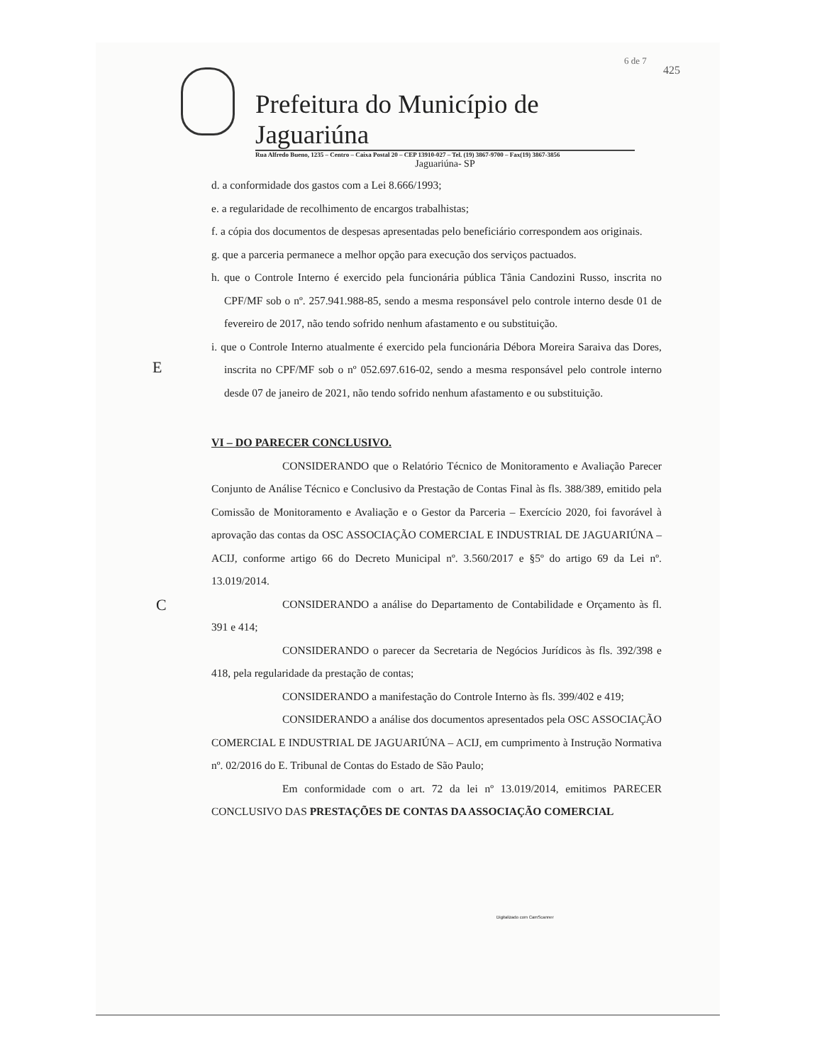6 de 7
425
Prefeitura do Município de Jaguariúna
Rua Alfredo Bueno, 1235 – Centro – Caixa Postal 20 – CEP 13910-027 – Tel. (19) 3867-9700 – Fax(19) 3867-3856
Jaguariúna- SP
E
C
d. a conformidade dos gastos com a Lei 8.666/1993;
e. a regularidade de recolhimento de encargos trabalhistas;
f. a cópia dos documentos de despesas apresentadas pelo beneficiário correspondem aos originais.
g. que a parceria permanece a melhor opção para execução dos serviços pactuados.
h. que o Controle Interno é exercido pela funcionária pública Tânia Candozini Russo, inscrita no CPF/MF sob o nº. 257.941.988-85, sendo a mesma responsável pelo controle interno desde 01 de fevereiro de 2017, não tendo sofrido nenhum afastamento e ou substituição.
i. que o Controle Interno atualmente é exercido pela funcionária Débora Moreira Saraiva das Dores, inscrita no CPF/MF sob o nº 052.697.616-02, sendo a mesma responsável pelo controle interno desde 07 de janeiro de 2021, não tendo sofrido nenhum afastamento e ou substituição.
VI – DO PARECER CONCLUSIVO.
CONSIDERANDO que o Relatório Técnico de Monitoramento e Avaliação Parecer Conjunto de Análise Técnico e Conclusivo da Prestação de Contas Final às fls. 388/389, emitido pela Comissão de Monitoramento e Avaliação e o Gestor da Parceria – Exercício 2020, foi favorável à aprovação das contas da OSC ASSOCIAÇÃO COMERCIAL E INDUSTRIAL DE JAGUARIÚNA – ACIJ, conforme artigo 66 do Decreto Municipal nº. 3.560/2017 e §5º do artigo 69 da Lei nº. 13.019/2014.
CONSIDERANDO a análise do Departamento de Contabilidade e Orçamento às fl. 391 e 414;
CONSIDERANDO o parecer da Secretaria de Negócios Jurídicos às fls. 392/398 e 418, pela regularidade da prestação de contas;
CONSIDERANDO a manifestação do Controle Interno às fls. 399/402 e 419;
CONSIDERANDO a análise dos documentos apresentados pela OSC ASSOCIAÇÃO COMERCIAL E INDUSTRIAL DE JAGUARIÚNA – ACIJ, em cumprimento à Instrução Normativa nº. 02/2016 do E. Tribunal de Contas do Estado de São Paulo;
Em conformidade com o art. 72 da lei nº 13.019/2014, emitimos PARECER CONCLUSIVO DAS PRESTAÇÕES DE CONTAS DA ASSOCIAÇÃO COMERCIAL
Digitalizado com CamScanner